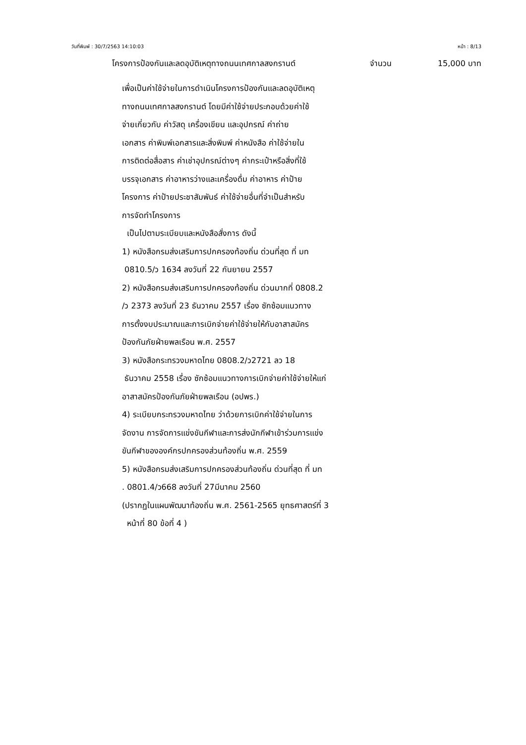วันที่พิมพ์ : 30/7/2563 14:10:03 หน้า : 8/13
โครงการป้องกันและลดอุบัติเหตุทางถนนเทศกาลสงกรานต์ จำนวน 15,000 บาท
เพื่อเป็นค่าใช้จ่ายในการดำเนินโครงการป้องกันและลดอุบัติเหตุ
ทางถนนเทศกาลสงกรานต์ โดยมีค่าใช้จ่ายประกอบด้วยค่าใช้
จ่ายเกี่ยวกับ ค่าวัสดุ เครื่องเขียน และอุปกรณ์ ค่าถ่าย
เอกสาร ค่าพิมพ์เอกสารและสิ่งพิมพ์ ค่าหนังสือ ค่าใช้จ่ายใน
การติดต่อสื่อสาร ค่าเช่าอุปกรณ์ต่างๆ ค่ากระเป๋าหรือสิ่งที่ใช้
บรรจุเอกสาร ค่าอาหารว่างและเครื่องดื่ม ค่าอาหาร ค่าป้าย
โครงการ ค่าป้ายประชาสัมพันธ์ ค่าใช้จ่ายอื่นที่จำเป็นสำหรับ
การจัดทำโครงการ
เป็นไปตามระเบียบและหนังสือสั่งการ ดังนี้
1) หนังสือกรมส่งเสริมการปกครองท้องถิ่น ด่วนที่สุด ที่ มท
0810.5/ว 1634 ลงวันที่ 22 กันยายน 2557
2) หนังสือกรมส่งเสริมการปกครองท้องถิ่น ด่วนมากที่ 0808.2
/ว 2373 ลงวันที่ 23 ธันวาคม 2557 เรื่อง ซักซ้อมแนวทาง
การตั้งงบประมาณและการเบิกจ่ายค่าใช้จ่ายให้กับอาสาสมัคร
ป้องกันภัยฝ่ายพลเรือน พ.ศ. 2557
3) หนังสือกระทรวงมหาดไทย 0808.2/ว2721 ลว 18
ธันวาคม 2558 เรื่อง ซักซ้อมแนวทางการเบิกจ่ายค่าใช้จ่ายให้แก่
อาสาสมัครป้องกันภัยฝ่ายพลเรือน (อปพร.)
4) ระเบียบกระทรวงมหาดไทย ว่าด้วยการเบิกค่าใช้จ่ายในการ
จัดงาน การจัดการแข่งขันกีฬาและการส่งนักกีฬาเข้าร่วมการแข่ง
ขันกีฬาขององค์กรปกครองส่วนท้องถิ่น พ.ศ. 2559
5) หนังสือกรมส่งเสริมการปกครองส่วนท้องถิ่น ด่วนที่สุด ที่ มท
. 0801.4/ว668 ลงวันที่ 27มีนาคม 2560
(ปรากฏในแผนพัฒนาท้องถิ่น พ.ศ. 2561-2565 ยุทธศาสตร์ที่ 3
หน้าที่ 80 ข้อที่ 4 )